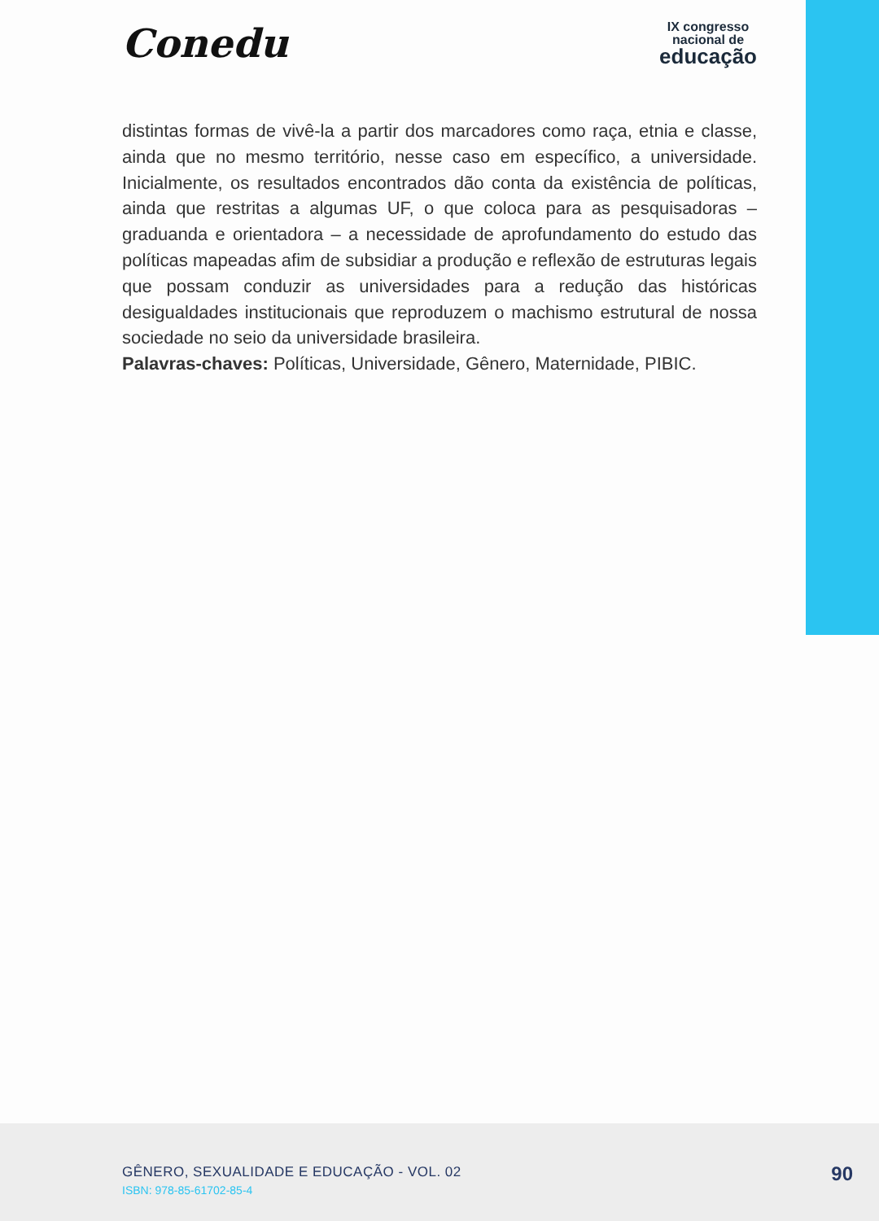Conedu
IX congresso
nacional de
educação
distintas formas de vivê-la a partir dos marcadores como raça, etnia e classe, ainda que no mesmo território, nesse caso em específico, a universidade. Inicialmente, os resultados encontrados dão conta da existência de políticas, ainda que restritas a algumas UF, o que coloca para as pesquisadoras – graduanda e orientadora – a necessidade de aprofundamento do estudo das políticas mapeadas afim de subsidiar a produção e reflexão de estruturas legais que possam conduzir as universidades para a redução das históricas desigualdades institucionais que reproduzem o machismo estrutural de nossa sociedade no seio da universidade brasileira.
Palavras-chaves: Políticas, Universidade, Gênero, Maternidade, PIBIC.
GÊNERO, SEXUALIDADE E EDUCAÇÃO - VOL. 02
ISBN: 978-85-61702-85-4
90